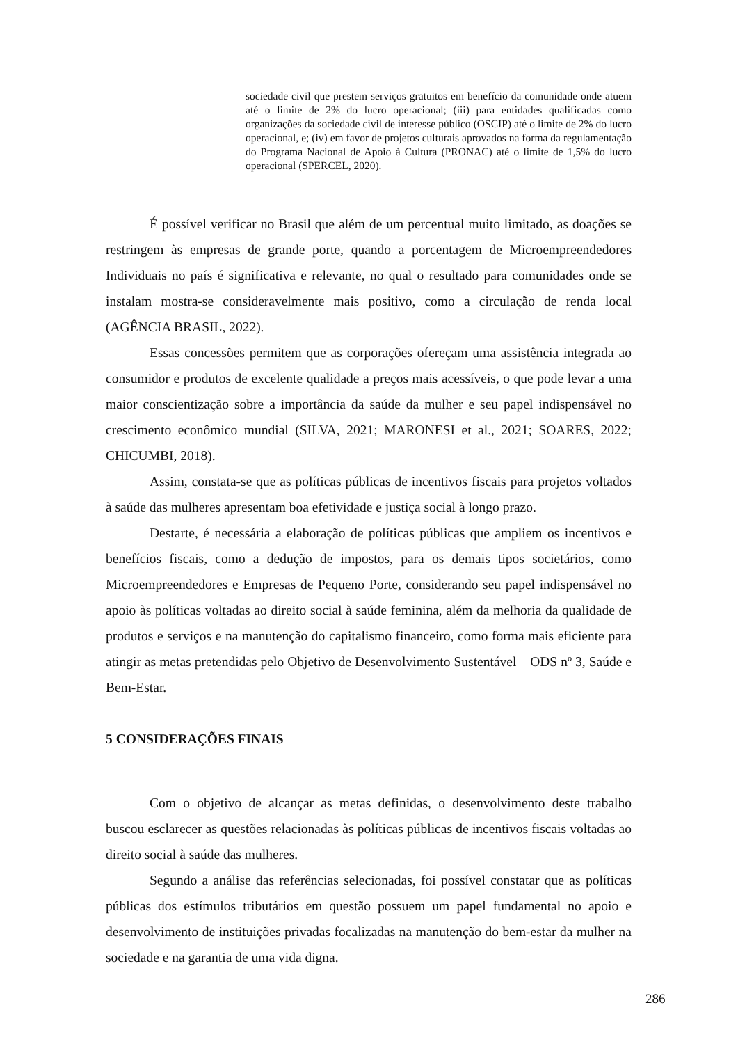sociedade civil que prestem serviços gratuitos em benefício da comunidade onde atuem até o limite de 2% do lucro operacional; (iii) para entidades qualificadas como organizações da sociedade civil de interesse público (OSCIP) até o limite de 2% do lucro operacional, e; (iv) em favor de projetos culturais aprovados na forma da regulamentação do Programa Nacional de Apoio à Cultura (PRONAC) até o limite de 1,5% do lucro operacional (SPERCEL, 2020).
É possível verificar no Brasil que além de um percentual muito limitado, as doações se restringem às empresas de grande porte, quando a porcentagem de Microempreendedores Individuais no país é significativa e relevante, no qual o resultado para comunidades onde se instalam mostra-se consideravelmente mais positivo, como a circulação de renda local (AGÊNCIA BRASIL, 2022).
Essas concessões permitem que as corporações ofereçam uma assistência integrada ao consumidor e produtos de excelente qualidade a preços mais acessíveis, o que pode levar a uma maior conscientização sobre a importância da saúde da mulher e seu papel indispensável no crescimento econômico mundial (SILVA, 2021; MARONESI et al., 2021; SOARES, 2022; CHICUMBI, 2018).
Assim, constata-se que as políticas públicas de incentivos fiscais para projetos voltados à saúde das mulheres apresentam boa efetividade e justiça social à longo prazo.
Destarte, é necessária a elaboração de políticas públicas que ampliem os incentivos e benefícios fiscais, como a dedução de impostos, para os demais tipos societários, como Microempreendedores e Empresas de Pequeno Porte, considerando seu papel indispensável no apoio às políticas voltadas ao direito social à saúde feminina, além da melhoria da qualidade de produtos e serviços e na manutenção do capitalismo financeiro, como forma mais eficiente para atingir as metas pretendidas pelo Objetivo de Desenvolvimento Sustentável – ODS nº 3, Saúde e Bem-Estar.
5 CONSIDERAÇÕES FINAIS
Com o objetivo de alcançar as metas definidas, o desenvolvimento deste trabalho buscou esclarecer as questões relacionadas às políticas públicas de incentivos fiscais voltadas ao direito social à saúde das mulheres.
Segundo a análise das referências selecionadas, foi possível constatar que as políticas públicas dos estímulos tributários em questão possuem um papel fundamental no apoio e desenvolvimento de instituições privadas focalizadas na manutenção do bem-estar da mulher na sociedade e na garantia de uma vida digna.
286